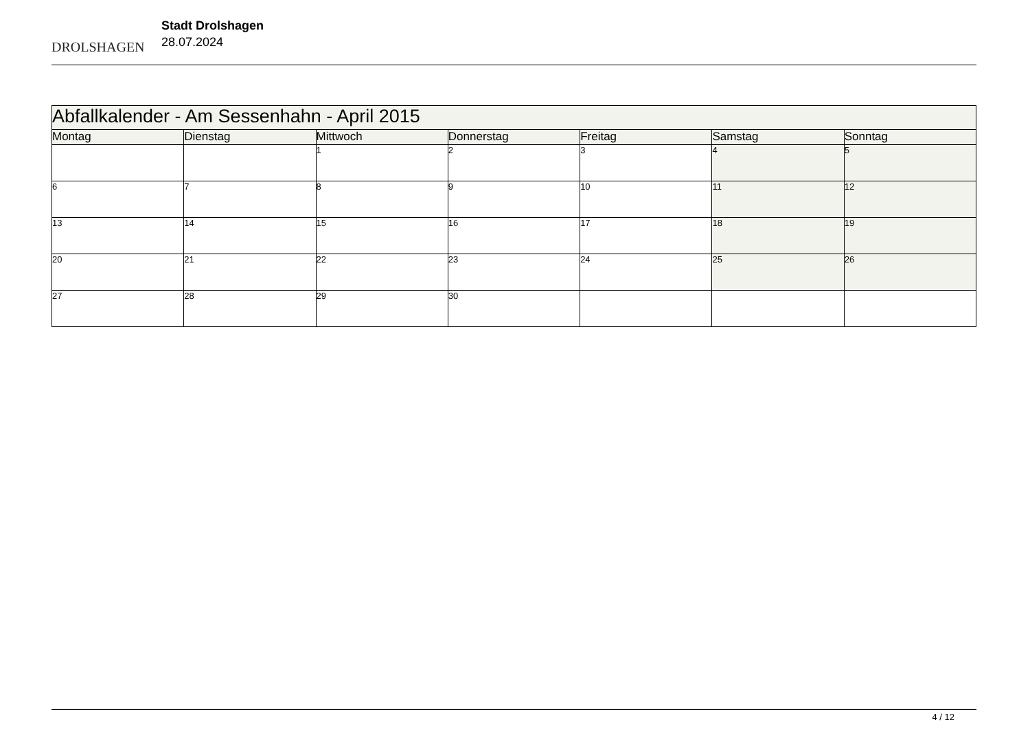DROLSHAGEN
Stadt Drolshagen
28.07.2024
| Abfallkalender - Am Sessenhahn - April 2015 | | | | | | |
| Montag | Dienstag | Mittwoch | Donnerstag | Freitag | Samstag | Sonntag |
| | | 1 | 2 | 3 | 4 | 5 |
| 6 | 7 | 8 | 9 | 10 | 11 | 12 |
| 13 | 14 | 15 | 16 | 17 | 18 | 19 |
| 20 | 21 | 22 | 23 | 24 | 25 | 26 |
| 27 | 28 | 29 | 30 | | | |
4 / 12